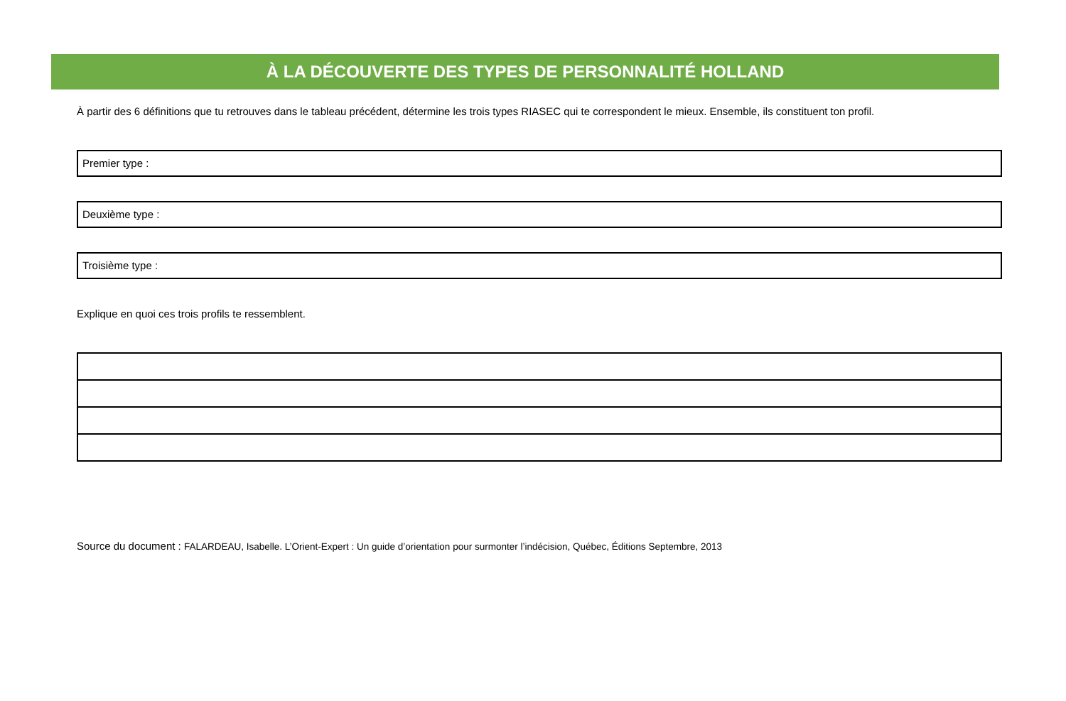À LA DÉCOUVERTE DES TYPES DE PERSONNALITÉ HOLLAND
À partir des 6 définitions que tu retrouves dans le tableau précédent, détermine les trois types RIASEC qui te correspondent le mieux. Ensemble, ils constituent ton profil.
Premier type :
Deuxième type :
Troisième type :
Explique en quoi ces trois profils te ressemblent.
Source du document : FALARDEAU, Isabelle. L’Orient-Expert : Un guide d’orientation pour surmonter l’indécision, Québec, Éditions Septembre, 2013